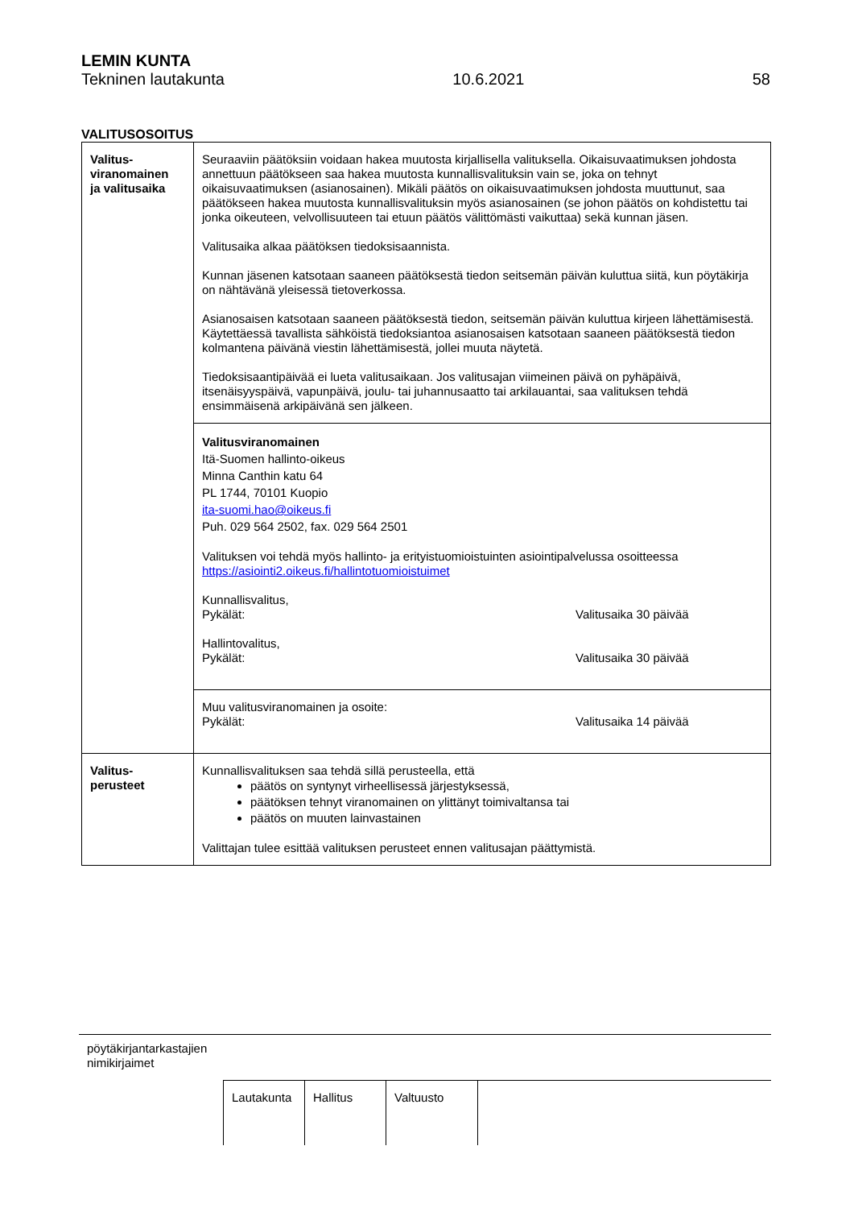LEMIN KUNTA
Tekninen lautakunta 10.6.2021 58
VALITUSOSOITUS
| Valitus- viranomainen ja valitusaika | Seuraaviin päätöksiin voidaan hakea muutosta kirjallisella valituksella. Oikaisuvaatimuksen johdosta annettuun päätökseen saa hakea muutosta kunnallisvalituksin vain se, joka on tehnyt oikaisuvaatimuksen (asianosainen). Mikäli päätös on oikaisuvaatimuksen johdosta muuttunut, saa päätökseen hakea muutosta kunnallisvalituksin myös asianosainen (se johon päätös on kohdistettu tai jonka oikeuteen, velvollisuuteen tai etuun päätös välittömästi vaikuttaa) sekä kunnan jäsen. Valitusaika alkaa päätöksen tiedoksisaannista. Kunnan jäsenen katsotaan saaneen päätöksestä tiedon seitsemän päivän kuluttua siitä, kun pöytäkirja on nähtävänä yleisessä tietoverkossa. Asianosaisen katsotaan saaneen päätöksestä tiedon, seitsemän päivän kuluttua kirjeen lähettämisestä. Käytettäessä tavallista sähköistä tiedoksiantoa asianosaisen katsotaan saaneen päätöksestä tiedon kolmantena päivänä viestin lähettämisestä, jollei muuta näytetä. Tiedoksisaantipäivää ei lueta valitusaikaan. Jos valitusajan viimeinen päivä on pyhäpäivä, itsenäisyyspäivä, vapunpäivä, joulu- tai juhannusaatto tai arkilauantai, saa valituksen tehdä ensimmäisenä arkipäivänä sen jälkeen. |
| | Valitusviranomainen Itä-Suomen hallinto-oikeus Minna Canthin katu 64 PL 1744, 70101 Kuopio ita-suomi.hao@oikeus.fi Puh. 029 564 2502, fax. 029 564 2501 Valituksen voi tehdä myös hallinto- ja erityistuomioistuinten asiointipalvelussa osoitteessa https://asiointi2.oikeus.fi/hallintotuomioistuimet Kunnallisvalitus, Pykälät: Valitusaika 30 päivää Hallintovalitus, Pykälät: Valitusaika 30 päivää |
| | Muu valitusviranomainen ja osoite: Pykälät: Valitusaika 14 päivää |
| Valitus- perusteet | Kunnallisvalituksen saa tehdä sillä perusteella, että päätös on syntynyt virheellisessä järjestyksessä, päätöksen tehnyt viranomainen on ylittänyt toimivaltansa tai päätös on muuten lainvastainen Valittajan tulee esittää valituksen perusteet ennen valitusajan päättymistä. |
pöytäkirjantarkastajien
nimikirjaimet
| Lautakunta | Hallitus | Valtuusto | |